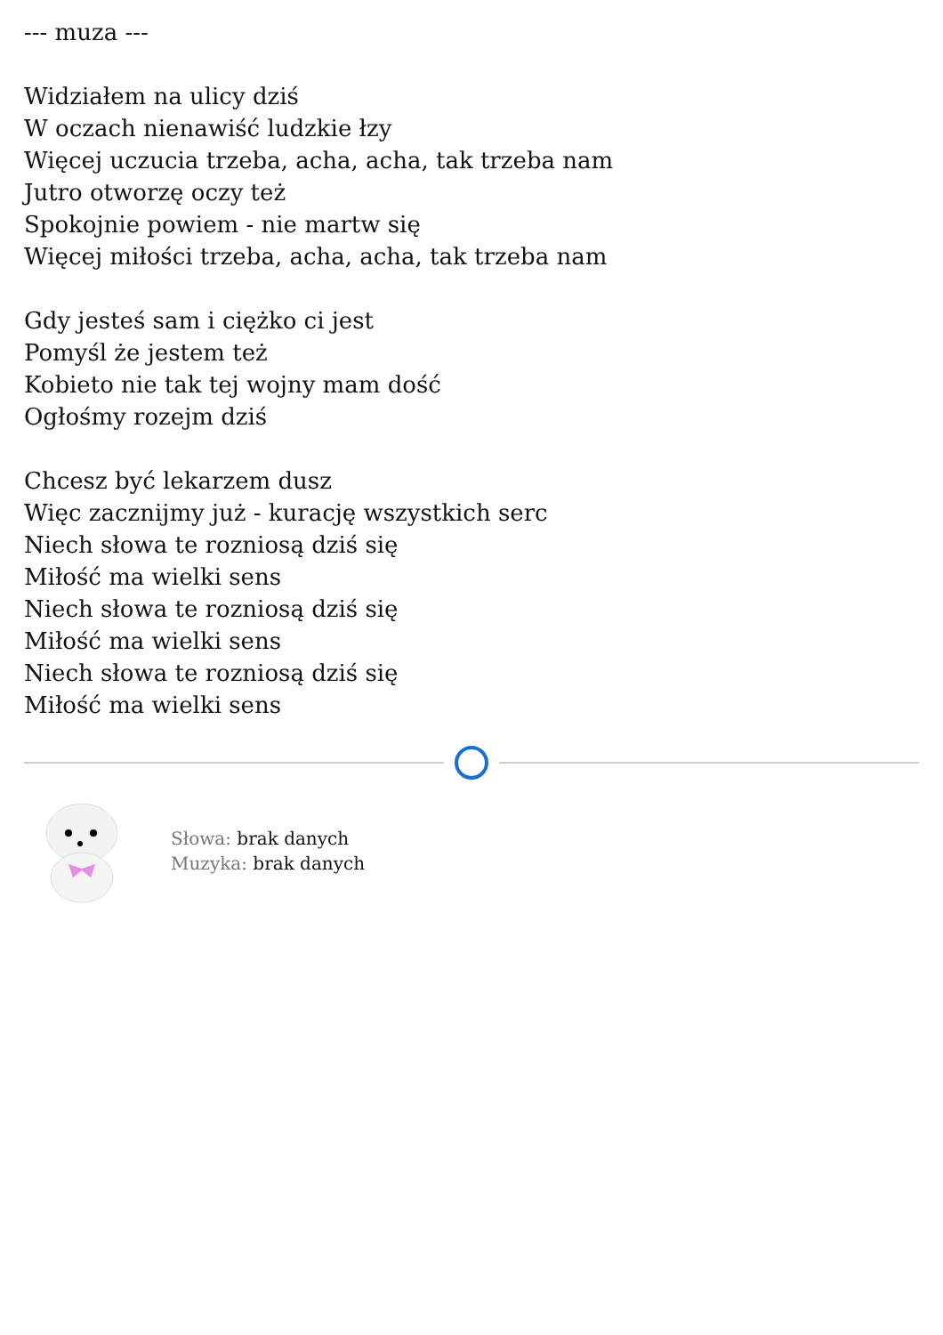--- muza ---
Widziałem na ulicy dziś
W oczach nienawiść ludzkie łzy
Więcej uczucia trzeba, acha, acha, tak trzeba nam
Jutro otworzę oczy też
Spokojnie powiem - nie martw się
Więcej miłości trzeba, acha, acha, tak trzeba nam
Gdy jesteś sam i ciężko ci jest
Pomyśl że jestem też
Kobieto nie tak tej wojny mam dość
Ogłośmy rozejm dziś
Chcesz być lekarzem dusz
Więc zacznijmy już - kurację wszystkich serc
Niech słowa te rozniosą dziś się
Miłość ma wielki sens
Niech słowa te rozniosą dziś się
Miłość ma wielki sens
Niech słowa te rozniosą dziś się
Miłość ma wielki sens
Słowa: brak danych
Muzyka: brak danych